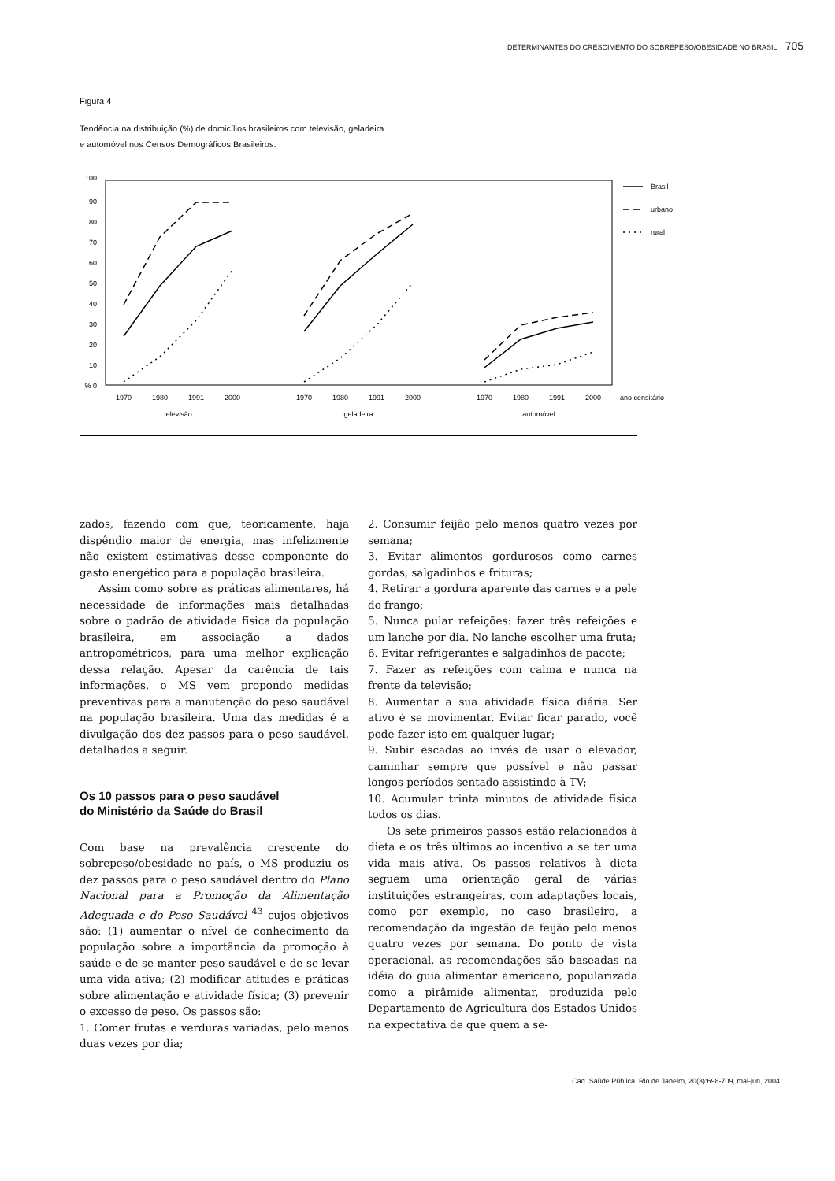DETERMINANTES DO CRESCIMENTO DO SOBREPESO/OBESIDADE NO BRASIL 705
Figura 4
Tendência na distribuição (%) de domicílios brasileiros com televisão, geladeira
e automóvel nos Censos Demográficos Brasileiros.
100
90
80
70
60
50
40
30
20
10
% 0
Brasil
urbano
rural
1970
1980
1991
2000
1970
1980
1991
2000
1970
1980
1991
2000
televisão
geladeira
automóvel
ano censitário
zados, fazendo com que, teoricamente, haja dispêndio maior de energia, mas infelizmente não existem estimativas desse componente do gasto energético para a população brasileira.
Assim como sobre as práticas alimentares, há necessidade de informações mais detalhadas sobre o padrão de atividade física da população brasileira, em associação a dados antropométricos, para uma melhor explicação dessa relação. Apesar da carência de tais informações, o MS vem propondo medidas preventivas para a manutenção do peso saudável na população brasileira. Uma das medidas é a divulgação dos dez passos para o peso saudável, detalhados a seguir.
Os 10 passos para o peso saudável
do Ministério da Saúde do Brasil
Com base na prevalência crescente do sobrepeso/obesidade no país, o MS produziu os dez passos para o peso saudável dentro do Plano Nacional para a Promoção da Alimentação Adequada e do Peso Saudável <sup>43</sup> cujos objetivos são: (1) aumentar o nível de conhecimento da população sobre a importância da promoção à saúde e de se manter peso saudável e de se levar uma vida ativa; (2) modificar atitudes e práticas sobre alimentação e atividade física; (3) prevenir o excesso de peso. Os passos são:
1. Comer frutas e verduras variadas, pelo menos duas vezes por dia;
2. Consumir feijão pelo menos quatro vezes por semana;
3. Evitar alimentos gordurosos como carnes gordas, salgadinhos e frituras;
4. Retirar a gordura aparente das carnes e a pele do frango;
5. Nunca pular refeições: fazer três refeições e um lanche por dia. No lanche escolher uma fruta;
6. Evitar refrigerantes e salgadinhos de pacote;
7. Fazer as refeições com calma e nunca na frente da televisão;
8. Aumentar a sua atividade física diária. Ser ativo é se movimentar. Evitar ficar parado, você pode fazer isto em qualquer lugar;
9. Subir escadas ao invés de usar o elevador, caminhar sempre que possível e não passar longos períodos sentado assistindo à TV;
10. Acumular trinta minutos de atividade física todos os dias.
Os sete primeiros passos estão relacionados à dieta e os três últimos ao incentivo a se ter uma vida mais ativa. Os passos relativos à dieta seguem uma orientação geral de várias instituições estrangeiras, com adaptações locais, como por exemplo, no caso brasileiro, a recomendação da ingestão de feijão pelo menos quatro vezes por semana. Do ponto de vista operacional, as recomendações são baseadas na idéia do guia alimentar americano, popularizada como a pirâmide alimentar, produzida pelo Departamento de Agricultura dos Estados Unidos na expectativa de que quem a se-
Cad. Saúde Pública, Rio de Janeiro, 20(3):698-709, mai-jun, 2004